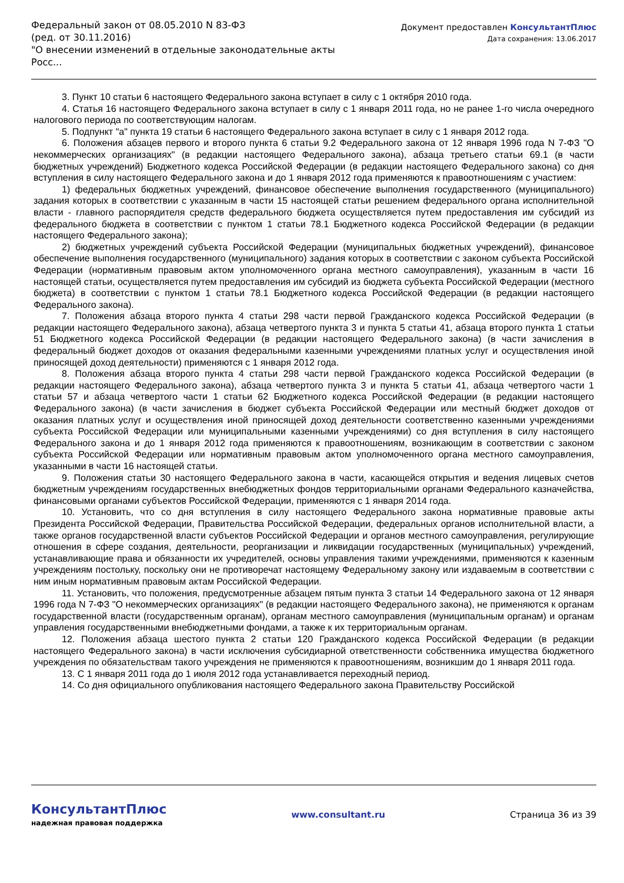Федеральный закон от 08.05.2010 N 83-ФЗ
(ред. от 30.11.2016)
"О внесении изменений в отдельные законодательные акты Росс...
Документ предоставлен КонсультантПлюс
Дата сохранения: 13.06.2017
3. Пункт 10 статьи 6 настоящего Федерального закона вступает в силу с 1 октября 2010 года.
4. Статья 16 настоящего Федерального закона вступает в силу с 1 января 2011 года, но не ранее 1-го числа очередного налогового периода по соответствующим налогам.
5. Подпункт "а" пункта 19 статьи 6 настоящего Федерального закона вступает в силу с 1 января 2012 года.
6. Положения абзацев первого и второго пункта 6 статьи 9.2 Федерального закона от 12 января 1996 года N 7-ФЗ "О некоммерческих организациях" (в редакции настоящего Федерального закона), абзаца третьего статьи 69.1 (в части бюджетных учреждений) Бюджетного кодекса Российской Федерации (в редакции настоящего Федерального закона) со дня вступления в силу настоящего Федерального закона и до 1 января 2012 года применяются к правоотношениям с участием:
1) федеральных бюджетных учреждений, финансовое обеспечение выполнения государственного (муниципального) задания которых в соответствии с указанным в части 15 настоящей статьи решением федерального органа исполнительной власти - главного распорядителя средств федерального бюджета осуществляется путем предоставления им субсидий из федерального бюджета в соответствии с пунктом 1 статьи 78.1 Бюджетного кодекса Российской Федерации (в редакции настоящего Федерального закона);
2) бюджетных учреждений субъекта Российской Федерации (муниципальных бюджетных учреждений), финансовое обеспечение выполнения государственного (муниципального) задания которых в соответствии с законом субъекта Российской Федерации (нормативным правовым актом уполномоченного органа местного самоуправления), указанным в части 16 настоящей статьи, осуществляется путем предоставления им субсидий из бюджета субъекта Российской Федерации (местного бюджета) в соответствии с пунктом 1 статьи 78.1 Бюджетного кодекса Российской Федерации (в редакции настоящего Федерального закона).
7. Положения абзаца второго пункта 4 статьи 298 части первой Гражданского кодекса Российской Федерации (в редакции настоящего Федерального закона), абзаца четвертого пункта 3 и пункта 5 статьи 41, абзаца второго пункта 1 статьи 51 Бюджетного кодекса Российской Федерации (в редакции настоящего Федерального закона) (в части зачисления в федеральный бюджет доходов от оказания федеральными казенными учреждениями платных услуг и осуществления иной приносящей доход деятельности) применяются с 1 января 2012 года.
8. Положения абзаца второго пункта 4 статьи 298 части первой Гражданского кодекса Российской Федерации (в редакции настоящего Федерального закона), абзаца четвертого пункта 3 и пункта 5 статьи 41, абзаца четвертого части 1 статьи 57 и абзаца четвертого части 1 статьи 62 Бюджетного кодекса Российской Федерации (в редакции настоящего Федерального закона) (в части зачисления в бюджет субъекта Российской Федерации или местный бюджет доходов от оказания платных услуг и осуществления иной приносящей доход деятельности соответственно казенными учреждениями субъекта Российской Федерации или муниципальными казенными учреждениями) со дня вступления в силу настоящего Федерального закона и до 1 января 2012 года применяются к правоотношениям, возникающим в соответствии с законом субъекта Российской Федерации или нормативным правовым актом уполномоченного органа местного самоуправления, указанными в части 16 настоящей статьи.
9. Положения статьи 30 настоящего Федерального закона в части, касающейся открытия и ведения лицевых счетов бюджетным учреждениям государственных внебюджетных фондов территориальными органами Федерального казначейства, финансовыми органами субъектов Российской Федерации, применяются с 1 января 2014 года.
10. Установить, что со дня вступления в силу настоящего Федерального закона нормативные правовые акты Президента Российской Федерации, Правительства Российской Федерации, федеральных органов исполнительной власти, а также органов государственной власти субъектов Российской Федерации и органов местного самоуправления, регулирующие отношения в сфере создания, деятельности, реорганизации и ликвидации государственных (муниципальных) учреждений, устанавливающие права и обязанности их учредителей, основы управления такими учреждениями, применяются к казенным учреждениям постольку, поскольку они не противоречат настоящему Федеральному закону или издаваемым в соответствии с ним иным нормативным правовым актам Российской Федерации.
11. Установить, что положения, предусмотренные абзацем пятым пункта 3 статьи 14 Федерального закона от 12 января 1996 года N 7-ФЗ "О некоммерческих организациях" (в редакции настоящего Федерального закона), не применяются к органам государственной власти (государственным органам), органам местного самоуправления (муниципальным органам) и органам управления государственными внебюджетными фондами, а также к их территориальным органам.
12. Положения абзаца шестого пункта 2 статьи 120 Гражданского кодекса Российской Федерации (в редакции настоящего Федерального закона) в части исключения субсидиарной ответственности собственника имущества бюджетного учреждения по обязательствам такого учреждения не применяются к правоотношениям, возникшим до 1 января 2011 года.
13. С 1 января 2011 года до 1 июля 2012 года устанавливается переходный период.
14. Со дня официального опубликования настоящего Федерального закона Правительству Российской
КонсультантПлюс
надежная правовая поддержка
www.consultant.ru Страница 36 из 39